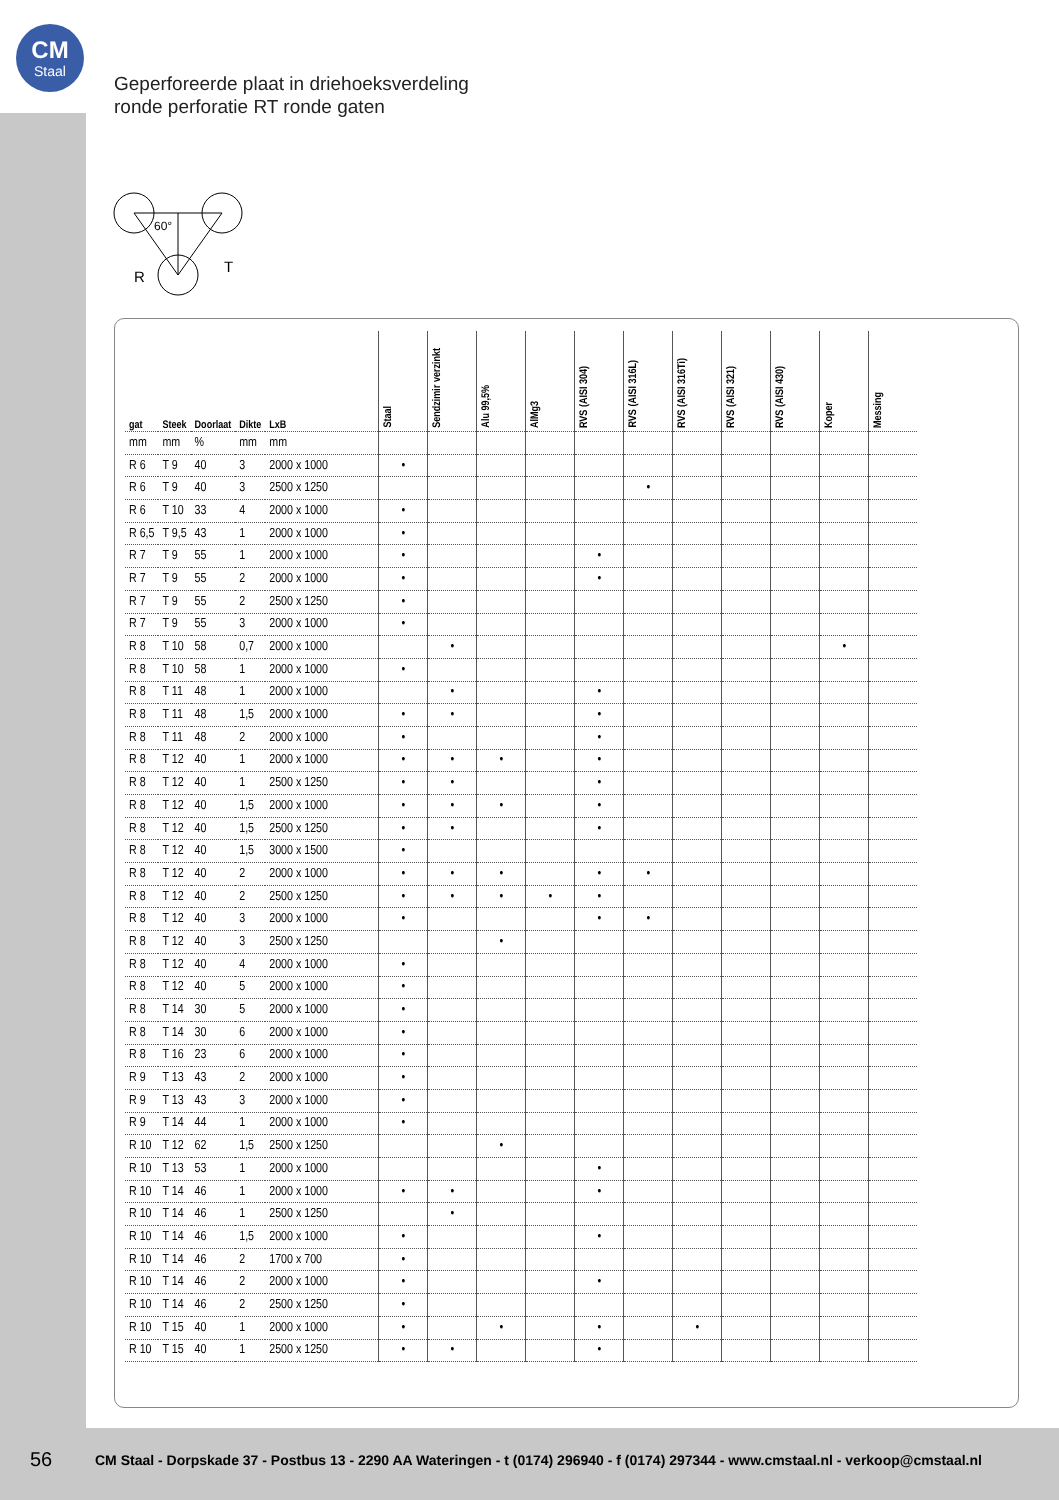CM
Staal
Geperforeerde plaat in driehoeksverdeling
ronde perforatie RT ronde gaten
60°
R
T
| gat | Steek | Doorlaat | Dikte | LxB | Staal | Sendzimir verzinkt | Alu 99,5% | AlMg3 | RVS (AISI 304) | RVS (AISI 316L) | RVS (AISI 316Ti) | RVS (AISI 321) | RVS (AISI 430) | Koper | Messing |
| --- | --- | --- | --- | --- | --- | --- | --- | --- | --- | --- | --- | --- | --- | --- | --- |
| mm | mm | % | mm | mm | | | | | | | | | | | |
| R 6 | T 9 | 40 | 3 | 2000 x 1000 | • | | | | | | | | | | |
| R 6 | T 9 | 40 | 3 | 2500 x 1250 | | | | | | • | | | | | |
| R 6 | T 10 | 33 | 4 | 2000 x 1000 | • | | | | | | | | | | |
| R 6,5 | T 9,5 | 43 | 1 | 2000 x 1000 | • | | | | | | | | | | |
| R 7 | T 9 | 55 | 1 | 2000 x 1000 | • | | | | • | | | | | | |
| R 7 | T 9 | 55 | 2 | 2000 x 1000 | • | | | | • | | | | | | |
| R 7 | T 9 | 55 | 2 | 2500 x 1250 | • | | | | | | | | | | |
| R 7 | T 9 | 55 | 3 | 2000 x 1000 | • | | | | | | | | | | |
| R 8 | T 10 | 58 | 0,7 | 2000 x 1000 | | • | | | | | | | | • | |
| R 8 | T 10 | 58 | 1 | 2000 x 1000 | • | | | | | | | | | | |
| R 8 | T 11 | 48 | 1 | 2000 x 1000 | | • | | | • | | | | | | |
| R 8 | T 11 | 48 | 1,5 | 2000 x 1000 | • | • | | | • | | | | | | |
| R 8 | T 11 | 48 | 2 | 2000 x 1000 | • | | | | • | | | | | | |
| R 8 | T 12 | 40 | 1 | 2000 x 1000 | • | • | • | | • | | | | | | |
| R 8 | T 12 | 40 | 1 | 2500 x 1250 | • | • | | | • | | | | | | |
| R 8 | T 12 | 40 | 1,5 | 2000 x 1000 | • | • | • | | • | | | | | | |
| R 8 | T 12 | 40 | 1,5 | 2500 x 1250 | • | • | | | • | | | | | | |
| R 8 | T 12 | 40 | 1,5 | 3000 x 1500 | • | | | | | | | | | | |
| R 8 | T 12 | 40 | 2 | 2000 x 1000 | • | • | • | | • | • | | | | | |
| R 8 | T 12 | 40 | 2 | 2500 x 1250 | • | • | • | • | • | | | | | | |
| R 8 | T 12 | 40 | 3 | 2000 x 1000 | • | | | | • | • | | | | | |
| R 8 | T 12 | 40 | 3 | 2500 x 1250 | | | • | | | | | | | | |
| R 8 | T 12 | 40 | 4 | 2000 x 1000 | • | | | | | | | | | | |
| R 8 | T 12 | 40 | 5 | 2000 x 1000 | • | | | | | | | | | | |
| R 8 | T 14 | 30 | 5 | 2000 x 1000 | • | | | | | | | | | | |
| R 8 | T 14 | 30 | 6 | 2000 x 1000 | • | | | | | | | | | | |
| R 8 | T 16 | 23 | 6 | 2000 x 1000 | • | | | | | | | | | | |
| R 9 | T 13 | 43 | 2 | 2000 x 1000 | • | | | | | | | | | | |
| R 9 | T 13 | 43 | 3 | 2000 x 1000 | • | | | | | | | | | | |
| R 9 | T 14 | 44 | 1 | 2000 x 1000 | • | | | | | | | | | | |
| R 10 | T 12 | 62 | 1,5 | 2500 x 1250 | | | • | | | | | | | | |
| R 10 | T 13 | 53 | 1 | 2000 x 1000 | | | | | • | | | | | | |
| R 10 | T 14 | 46 | 1 | 2000 x 1000 | • | • | | | • | | | | | | |
| R 10 | T 14 | 46 | 1 | 2500 x 1250 | | • | | | | | | | | | |
| R 10 | T 14 | 46 | 1,5 | 2000 x 1000 | • | | | | • | | | | | | |
| R 10 | T 14 | 46 | 2 | 1700 x 700 | • | | | | | | | | | | |
| R 10 | T 14 | 46 | 2 | 2000 x 1000 | • | | | | • | | | | | | |
| R 10 | T 14 | 46 | 2 | 2500 x 1250 | • | | | | | | | | | | |
| R 10 | T 15 | 40 | 1 | 2000 x 1000 | • | | • | | • | | • | | | | |
| R 10 | T 15 | 40 | 1 | 2500 x 1250 | • | • | | | • | | | | | | |
56
CM Staal - Dorpskade 37 - Postbus 13 - 2290 AA Wateringen - t (0174) 296940 - f (0174) 297344 - www.cmstaal.nl - verkoop@cmstaal.nl